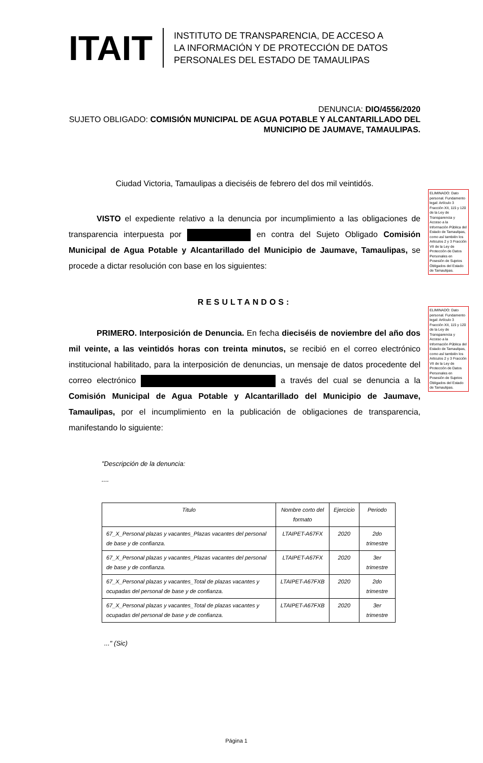ITAIT
INSTITUTO DE TRANSPARENCIA, DE ACCESO A
LA INFORMACIÓN Y DE PROTECCIÓN DE DATOS
PERSONALES DEL ESTADO DE TAMAULIPAS
DENUNCIA: DIO/4556/2020
SUJETO OBLIGADO: COMISIÓN MUNICIPAL DE AGUA POTABLE Y ALCANTARILLADO DEL MUNICIPIO DE JAUMAVE, TAMAULIPAS.
Ciudad Victoria, Tamaulipas a dieciséis de febrero del dos mil veintidós.
VISTO el expediente relativo a la denuncia por incumplimiento a las obligaciones de transparencia interpuesta por en contra del Sujeto Obligado Comisión Municipal de Agua Potable y Alcantarillado del Municipio de Jaumave, Tamaulipas, se procede a dictar resolución con base en los siguientes:
RESULTANDOS:
PRIMERO. Interposición de Denuncia. En fecha dieciséis de noviembre del año dos mil veinte, a las veintidós horas con treinta minutos, se recibió en el correo electrónico institucional habilitado, para la interposición de denuncias, un mensaje de datos procedente del correo electrónico a través del cual se denuncia a la Comisión Municipal de Agua Potable y Alcantarillado del Municipio de Jaumave, Tamaulipas, por el incumplimiento en la publicación de obligaciones de transparencia, manifestando lo siguiente:
"Descripción de la denuncia:
....
| Titulo | Nombre corto del formato | Ejercicio | Periodo |
| --- | --- | --- | --- |
| 67_X_Personal plazas y vacantes_Plazas vacantes del personal de base y de confianza. | LTAIPET-A67FX | 2020 | 2do trimestre |
| 67_X_Personal plazas y vacantes_Plazas vacantes del personal de base y de confianza. | LTAIPET-A67FX | 2020 | 3er trimestre |
| 67_X_Personal plazas y vacantes_Total de plazas vacantes y ocupadas del personal de base y de confianza. | LTAIPET-A67FXB | 2020 | 2do trimestre |
| 67_X_Personal plazas y vacantes_Total de plazas vacantes y ocupadas del personal de base y de confianza. | LTAIPET-A67FXB | 2020 | 3er trimestre |
..." (Sic)
ELIMINADO: Dato personal. Fundamento legal: Artículo 3 Fracción XII, 115 y 120 de la Ley de Transparencia y Acceso a la Información Pública del Estado de Tamaulipas, como así también los Articulos 2 y 3 Fracción VII de la Ley de Protección de Datos Personales en Posesión de Sujetos Obligados del Estado de Tamaulipas.
ELIMINADO: Dato personal. Fundamento legal: Artículo 3 Fracción XII, 115 y 120 de la Ley de Transparencia y Acceso a la Información Pública del Estado de Tamaulipas, como así también los Articulos 2 y 3 Fracción VII de la Ley de Protección de Datos Personales en Posesión de Sujetos Obligados del Estado de Tamaulipas.
Página 1